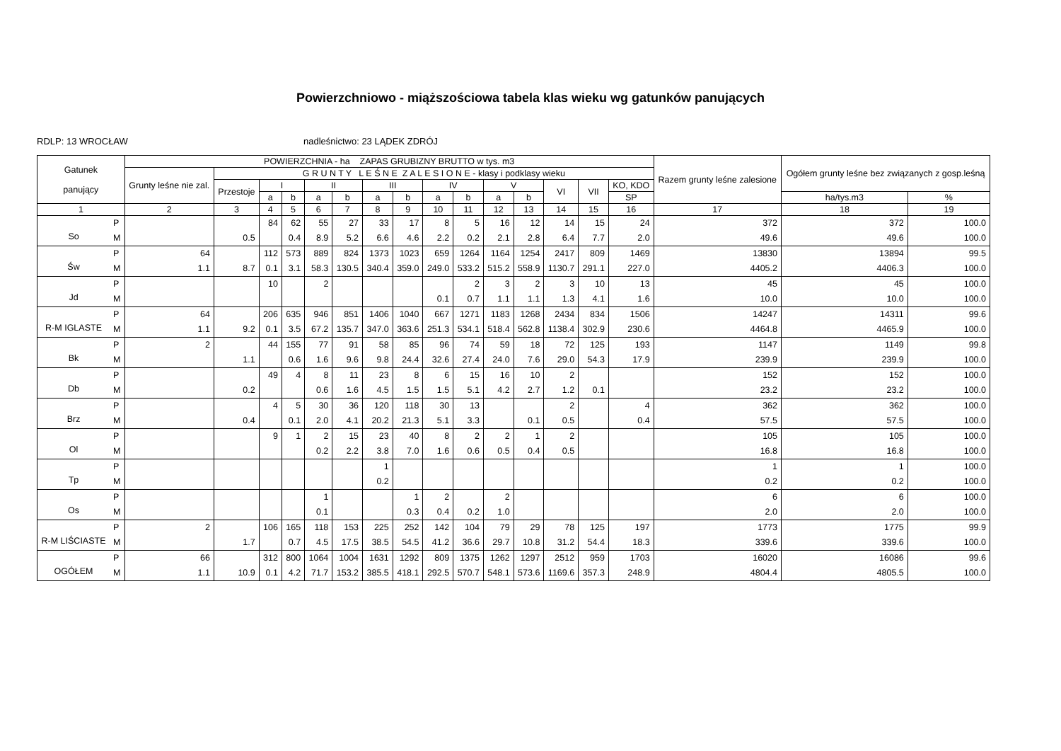Powierzchniowo - miąższościowa tabela klas wieku wg gatunków panujących
RDLP: 13 WROCŁAW nadleśnictwo: 23 LĄDEK ZDRÓJ
| Gatunek panujący | | POWIERZCHNIA - ha ZAPAS GRUBIZNY BRUTTO w tys. m3 | | | | | | | | | | | | | | | Razem grunty leśne zalesione | Ogółem grunty leśne bez związanych z gosp.leśną | |
| --- | --- | --- | --- | --- | --- | --- | --- | --- | --- | --- | --- | --- | --- | --- | --- | --- | --- | --- | --- |
| | | Grunty leśne nie zal. | G R U N T Y L E Ś N E Z A L E S I O N E - klasy i podklasy wieku | | | | | | | | | | | | | | | | |
| | | | Przestoje | I | | II | | III | | IV | | V | | VI | VII | KO, KDO | | | |
| | | | | a | b | a | b | a | b | a | b | a | b | | | SP | | ha/tys.m3 | % |
| 1 | | 2 | 3 | 4 | 5 | 6 | 7 | 8 | 9 | 10 | 11 | 12 | 13 | 14 | 15 | 16 | 17 | 18 | 19 |
| So | P | | | 84 | 62 | 55 | 27 | 33 | 17 | 8 | 5 | 16 | 12 | 14 | 15 | 24 | 372 | 372 | 100.0 |
| | M | | 0.5 | | 0.4 | 8.9 | 5.2 | 6.6 | 4.6 | 2.2 | 0.2 | 2.1 | 2.8 | 6.4 | 7.7 | 2.0 | 49.6 | 49.6 | 100.0 |
| Św | P | 64 | | 112 | 573 | 889 | 824 | 1373 | 1023 | 659 | 1264 | 1164 | 1254 | 2417 | 809 | 1469 | 13830 | 13894 | 99.5 |
| | M | 1.1 | 8.7 | 0.1 | 3.1 | 58.3 | 130.5 | 340.4 | 359.0 | 249.0 | 533.2 | 515.2 | 558.9 | 1130.7 | 291.1 | 227.0 | 4405.2 | 4406.3 | 100.0 |
| Jd | P | | | 10 | | 2 | | | | | 2 | 3 | 2 | 3 | 10 | 13 | 45 | 45 | 100.0 |
| | M | | | | | | | | | 0.1 | 0.7 | 1.1 | 1.1 | 1.3 | 4.1 | 1.6 | 10.0 | 10.0 | 100.0 |
| R-M IGLASTE | P | 64 | | 206 | 635 | 946 | 851 | 1406 | 1040 | 667 | 1271 | 1183 | 1268 | 2434 | 834 | 1506 | 14247 | 14311 | 99.6 |
| | M | 1.1 | 9.2 | 0.1 | 3.5 | 67.2 | 135.7 | 347.0 | 363.6 | 251.3 | 534.1 | 518.4 | 562.8 | 1138.4 | 302.9 | 230.6 | 4464.8 | 4465.9 | 100.0 |
| Bk | P | 2 | | 44 | 155 | 77 | 91 | 58 | 85 | 96 | 74 | 59 | 18 | 72 | 125 | 193 | 1147 | 1149 | 99.8 |
| | M | | 1.1 | | 0.6 | 1.6 | 9.6 | 9.8 | 24.4 | 32.6 | 27.4 | 24.0 | 7.6 | 29.0 | 54.3 | 17.9 | 239.9 | 239.9 | 100.0 |
| Db | P | | | 49 | 4 | 8 | 11 | 23 | 8 | 6 | 15 | 16 | 10 | 2 | | | 152 | 152 | 100.0 |
| | M | | 0.2 | | | 0.6 | 1.6 | 4.5 | 1.5 | 1.5 | 5.1 | 4.2 | 2.7 | 1.2 | 0.1 | | 23.2 | 23.2 | 100.0 |
| Brz | P | | | 4 | 5 | 30 | 36 | 120 | 118 | 30 | 13 | | | 2 | | 4 | 362 | 362 | 100.0 |
| | M | | 0.4 | | 0.1 | 2.0 | 4.1 | 20.2 | 21.3 | 5.1 | 3.3 | | 0.1 | 0.5 | | 0.4 | 57.5 | 57.5 | 100.0 |
| Ol | P | | | 9 | 1 | 2 | 15 | 23 | 40 | 8 | 2 | 2 | 1 | 2 | | | 105 | 105 | 100.0 |
| | M | | | | | 0.2 | 2.2 | 3.8 | 7.0 | 1.6 | 0.6 | 0.5 | 0.4 | 0.5 | | | 16.8 | 16.8 | 100.0 |
| Tp | P | | | | | | | 1 | | | | | | | | | 1 | 1 | 100.0 |
| | M | | | | | | | 0.2 | | | | | | | | | 0.2 | 0.2 | 100.0 |
| Os | P | | | | | 1 | | | 1 | 2 | | 2 | | | | | 6 | 6 | 100.0 |
| | M | | | | | 0.1 | | | 0.3 | 0.4 | 0.2 | 1.0 | | | | | 2.0 | 2.0 | 100.0 |
| R-M LIŚCIASTE | P | 2 | | 106 | 165 | 118 | 153 | 225 | 252 | 142 | 104 | 79 | 29 | 78 | 125 | 197 | 1773 | 1775 | 99.9 |
| | M | | 1.7 | | 0.7 | 4.5 | 17.5 | 38.5 | 54.5 | 41.2 | 36.6 | 29.7 | 10.8 | 31.2 | 54.4 | 18.3 | 339.6 | 339.6 | 100.0 |
| OGÓŁEM | P | 66 | | 312 | 800 | 1064 | 1004 | 1631 | 1292 | 809 | 1375 | 1262 | 1297 | 2512 | 959 | 1703 | 16020 | 16086 | 99.6 |
| | M | 1.1 | 10.9 | 0.1 | 4.2 | 71.7 | 153.2 | 385.5 | 418.1 | 292.5 | 570.7 | 548.1 | 573.6 | 1169.6 | 357.3 | 248.9 | 4804.4 | 4805.5 | 100.0 |